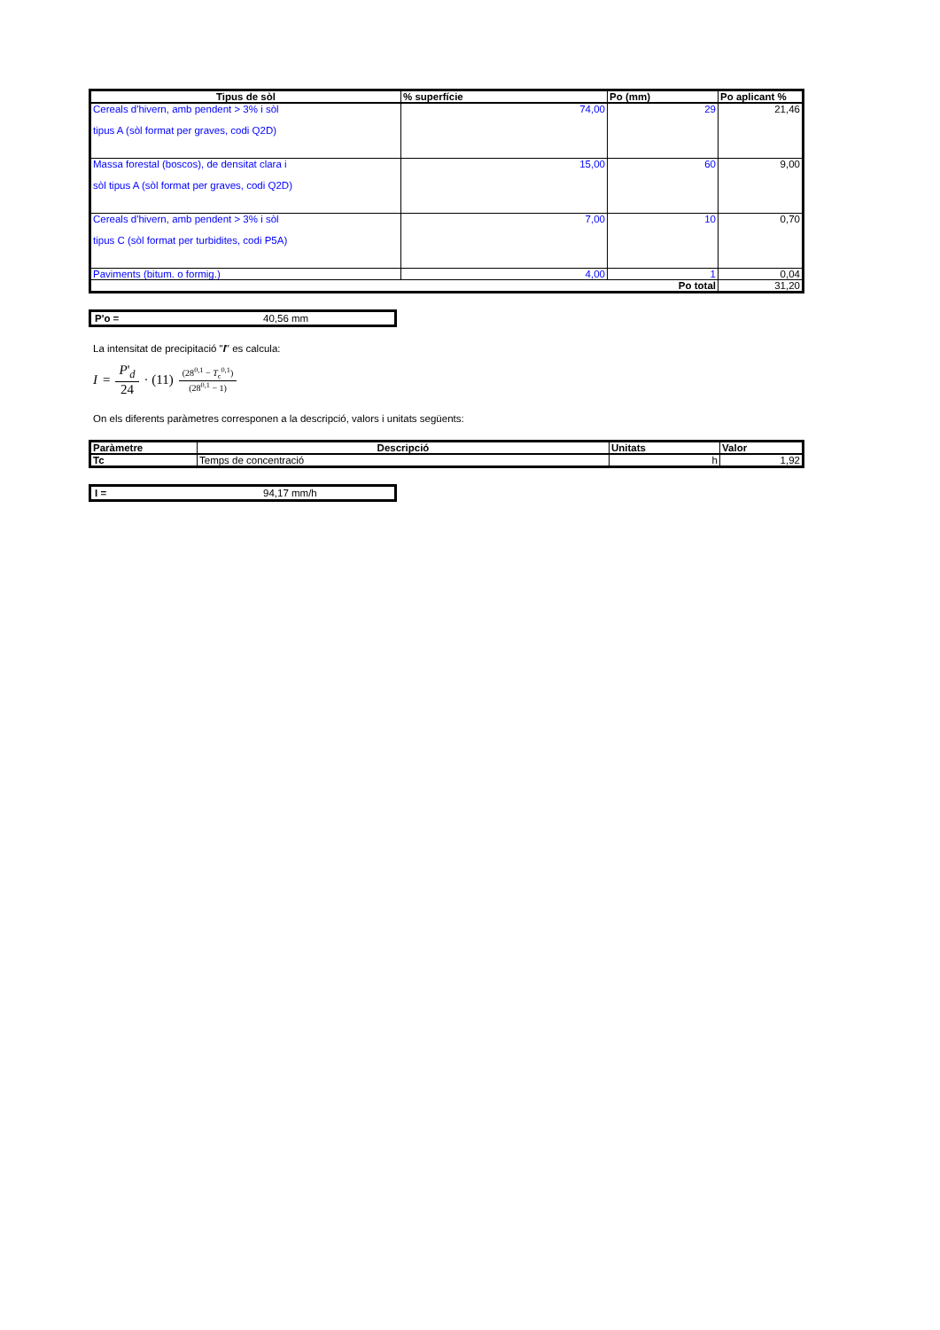| Tipus de sòl | % superfície | Po (mm) | Po aplicant % |
| --- | --- | --- | --- |
| Cereals d'hivern, amb pendent > 3% i sòl tipus A (sòl format per graves, codi Q2D) | 74,00 | 29 | 21,46 |
| Massa forestal (boscos), de densitat clara i sòl tipus A (sòl format per graves, codi Q2D) | 15,00 | 60 | 9,00 |
| Cereals d'hivern, amb pendent > 3% i sòl tipus C (sòl format per turbidites, codi P5A) | 7,00 | 10 | 0,70 |
| Paviments (bitum. o formig.) | 4,00 | 1 | 0,04 |
| Po total | | | 31,20 |
P'o = 40,56 mm
La intensitat de precipitació "I" es calcula:
I = P'<sub>d</sub> 24 · (11)<sup>(28<sup>0,1</sup> − T<sub>c</sub><sup>0,1</sup>) (28<sup>0,1</sup> − 1)</sup>
On els diferents paràmetres corresponen a la descripció, valors i unitats següents:
| Paràmetre | Descripció | Unitats | Valor |
| --- | --- | --- | --- |
| Tc | Temps de concentració | h | 1,92 |
I = 94,17 mm/h